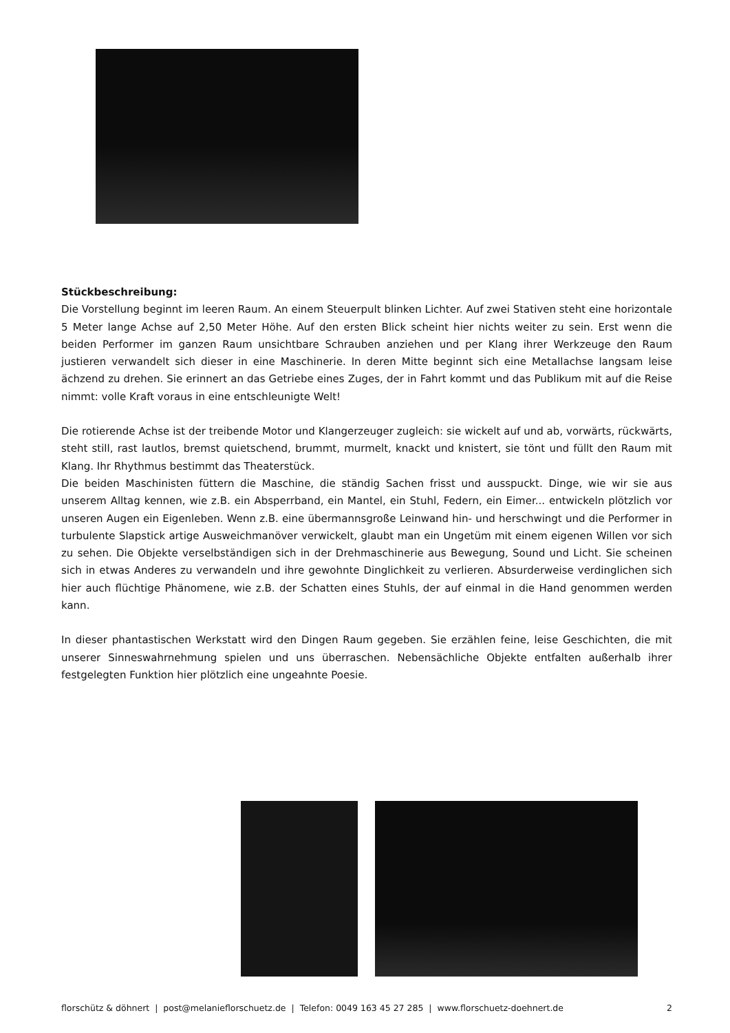Stückbeschreibung:
Die Vorstellung beginnt im leeren Raum. An einem Steuerpult blinken Lichter. Auf zwei Stativen steht eine horizontale 5 Meter lange Achse auf 2,50 Meter Höhe. Auf den ersten Blick scheint hier nichts weiter zu sein. Erst wenn die beiden Performer im ganzen Raum unsichtbare Schrauben anziehen und per Klang ihrer Werkzeuge den Raum justieren verwandelt sich dieser in eine Maschinerie. In deren Mitte beginnt sich eine Metallachse langsam leise ächzend zu drehen. Sie erinnert an das Getriebe eines Zuges, der in Fahrt kommt und das Publikum mit auf die Reise nimmt: volle Kraft voraus in eine entschleunigte Welt!
Die rotierende Achse ist der treibende Motor und Klangerzeuger zugleich: sie wickelt auf und ab, vorwärts, rückwärts, steht still, rast lautlos, bremst quietschend, brummt, murmelt, knackt und knistert, sie tönt und füllt den Raum mit Klang. Ihr Rhythmus bestimmt das Theaterstück.
Die beiden Maschinisten füttern die Maschine, die ständig Sachen frisst und ausspuckt. Dinge, wie wir sie aus unserem Alltag kennen, wie z.B. ein Absperrband, ein Mantel, ein Stuhl, Federn, ein Eimer... entwickeln plötzlich vor unseren Augen ein Eigenleben. Wenn z.B. eine übermannsgroße Leinwand hin- und herschwingt und die Performer in turbulente Slapstick artige Ausweichmanöver verwickelt, glaubt man ein Ungetüm mit einem eigenen Willen vor sich zu sehen. Die Objekte verselbständigen sich in der Drehmaschinerie aus Bewegung, Sound und Licht. Sie scheinen sich in etwas Anderes zu verwandeln und ihre gewohnte Dinglichkeit zu verlieren. Absurderweise verdinglichen sich hier auch flüchtige Phänomene, wie z.B. der Schatten eines Stuhls, der auf einmal in die Hand genommen werden kann.
In dieser phantastischen Werkstatt wird den Dingen Raum gegeben. Sie erzählen feine, leise Geschichten, die mit unserer Sinneswahrnehmung spielen und uns überraschen. Nebensächliche Objekte entfalten außerhalb ihrer festgelegten Funktion hier plötzlich eine ungeahnte Poesie.
florschütz & döhnert | post@melanieflorschuetz.de | Telefon: 0049 163 45 27 285 | www.florschuetz-doehnert.de 2